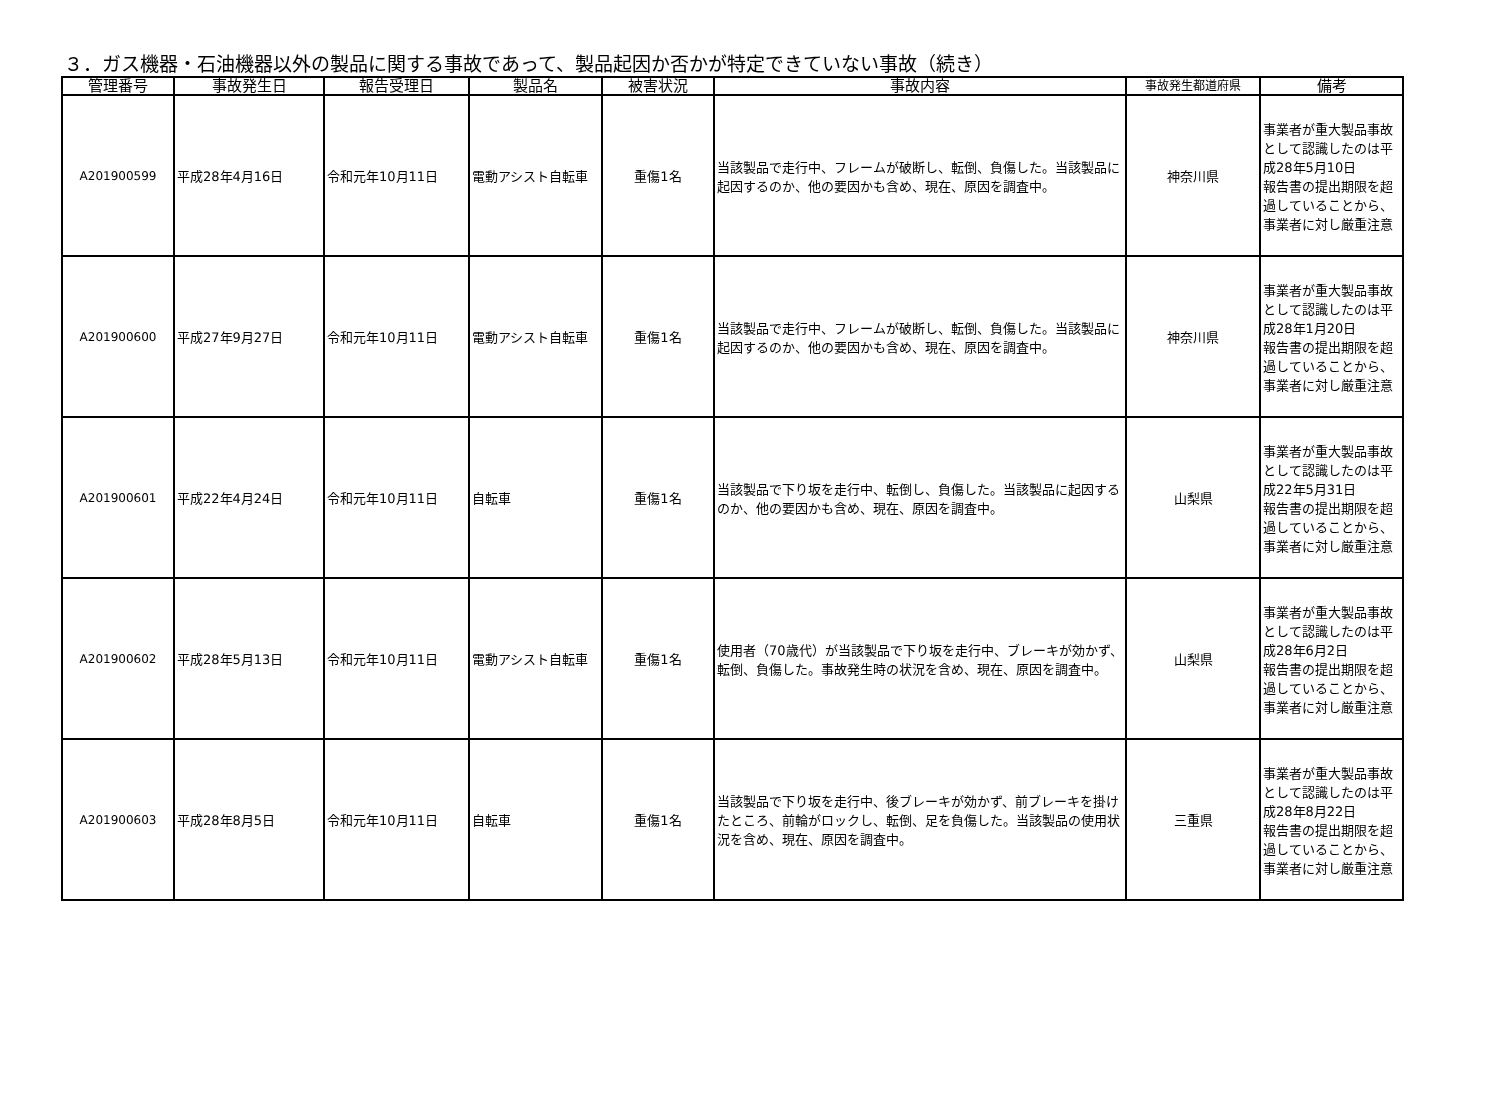３．ガス機器・石油機器以外の製品に関する事故であって、製品起因か否かが特定できていない事故（続き）
| 管理番号 | 事故発生日 | 報告受理日 | 製品名 | 被害状況 | 事故内容 | 事故発生都道府県 | 備考 |
| --- | --- | --- | --- | --- | --- | --- | --- |
| A201900599 | 平成28年4月16日 | 令和元年10月11日 | 電動アシスト自転車 | 重傷1名 | 当該製品で走行中、フレームが破断し、転倒、負傷した。当該製品に起因するのか、他の要因かも含め、現在、原因を調査中。 | 神奈川県 | 事業者が重大製品事故として認識したのは平成28年5月10日 報告書の提出期限を超過していることから、事業者に対し厳重注意 |
| A201900600 | 平成27年9月27日 | 令和元年10月11日 | 電動アシスト自転車 | 重傷1名 | 当該製品で走行中、フレームが破断し、転倒、負傷した。当該製品に起因するのか、他の要因かも含め、現在、原因を調査中。 | 神奈川県 | 事業者が重大製品事故として認識したのは平成28年1月20日 報告書の提出期限を超過していることから、事業者に対し厳重注意 |
| A201900601 | 平成22年4月24日 | 令和元年10月11日 | 自転車 | 重傷1名 | 当該製品で下り坂を走行中、転倒し、負傷した。当該製品に起因するのか、他の要因かも含め、現在、原因を調査中。 | 山梨県 | 事業者が重大製品事故として認識したのは平成22年5月31日 報告書の提出期限を超過していることから、事業者に対し厳重注意 |
| A201900602 | 平成28年5月13日 | 令和元年10月11日 | 電動アシスト自転車 | 重傷1名 | 使用者（70歳代）が当該製品で下り坂を走行中、ブレーキが効かず、転倒、負傷した。事故発生時の状況を含め、現在、原因を調査中。 | 山梨県 | 事業者が重大製品事故として認識したのは平成28年6月2日 報告書の提出期限を超過していることから、事業者に対し厳重注意 |
| A201900603 | 平成28年8月5日 | 令和元年10月11日 | 自転車 | 重傷1名 | 当該製品で下り坂を走行中、後ブレーキが効かず、前ブレーキを掛けたところ、前輪がロックし、転倒、足を負傷した。当該製品の使用状況を含め、現在、原因を調査中。 | 三重県 | 事業者が重大製品事故として認識したのは平成28年8月22日 報告書の提出期限を超過していることから、事業者に対し厳重注意 |